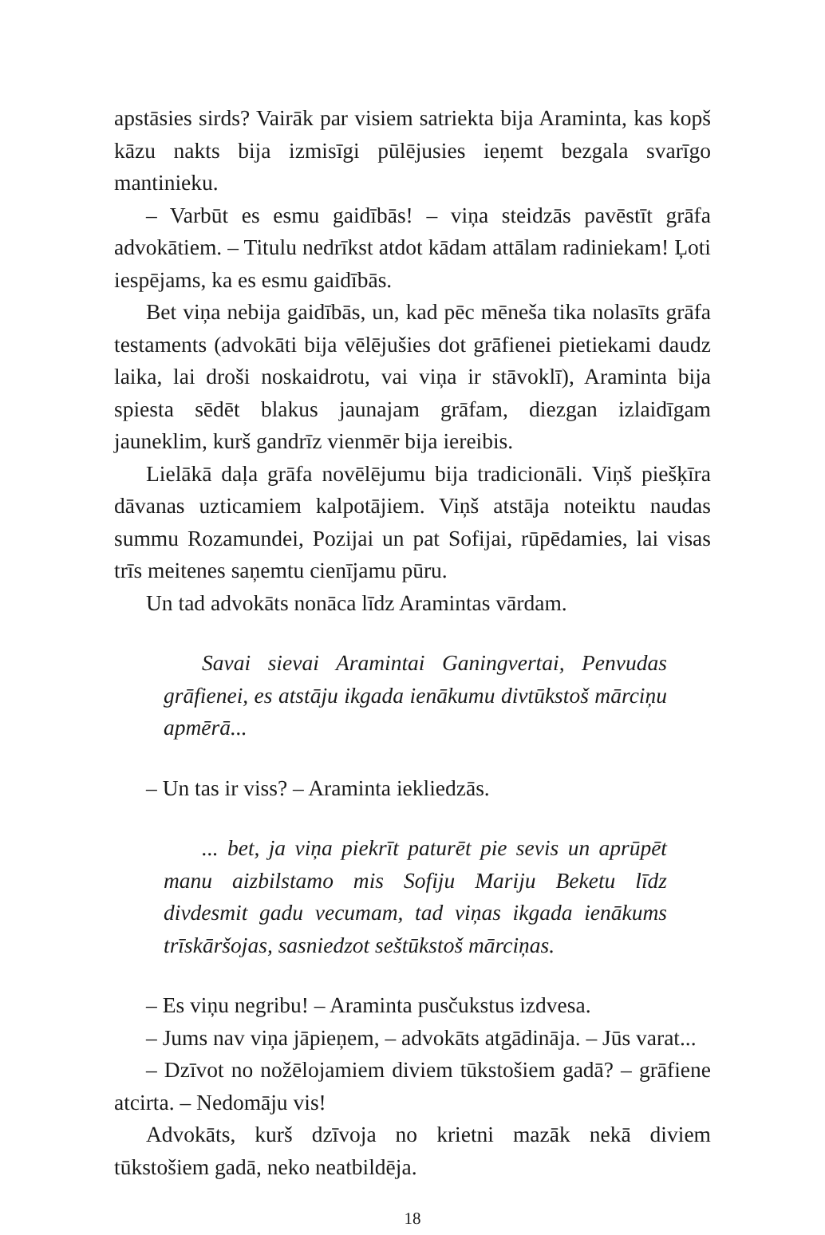apstāsies sirds? Vairāk par visiem satriekta bija Araminta, kas kopš kāzu nakts bija izmisīgi pūlējusies ieņemt bezgala svarīgo mantinieku.
– Varbūt es esmu gaidībās! – viņa steidzās pavēstīt grāfa advokātiem. – Titulu nedrīkst atdot kādam attālam radiniekam! Ļoti iespējams, ka es esmu gaidībās.
Bet viņa nebija gaidībās, un, kad pēc mēneša tika nolasīts grāfa testaments (advokāti bija vēlējušies dot grāfienei pietiekami daudz laika, lai droši noskaidrotu, vai viņa ir stāvoklī), Araminta bija spiesta sēdēt blakus jaunajam grāfam, diezgan izlaidīgam jauneklim, kurš gandrīz vienmēr bija iereibis.
Lielākā daļa grāfa novēlējumu bija tradicionāli. Viņš piešķīra dāvanas uzticamiem kalpotājiem. Viņš atstāja noteiktu naudas summu Rozamundei, Pozijai un pat Sofijai, rūpēdamies, lai visas trīs meitenes saņemtu cienījamu pūru.
Un tad advokāts nonāca līdz Aramintas vārdam.
Savai sievai Aramintai Ganingvertai, Penvudas grāfienei, es atstāju ikgada ienākumu divtūkstoš mārciņu apmērā...
– Un tas ir viss? – Araminta iekliedzās.
... bet, ja viņa piekrīt paturēt pie sevis un aprūpēt manu aizbilstamo mis Sofiju Mariju Beketu līdz divdesmit gadu vecumam, tad viņas ikgada ienākums trīskāršojas, sasniedzot seštūkstoš mārciņas.
– Es viņu negribu! – Araminta pusčukstus izdvesa.
– Jums nav viņa jāpieņem, – advokāts atgādināja. – Jūs varat...
– Dzīvot no nožēlojamiem diviem tūkstošiem gadā? – grāfiene atcirta. – Nedomāju vis!
Advokāts, kurš dzīvoja no krietni mazāk nekā diviem tūkstošiem gadā, neko neatbildēja.
18